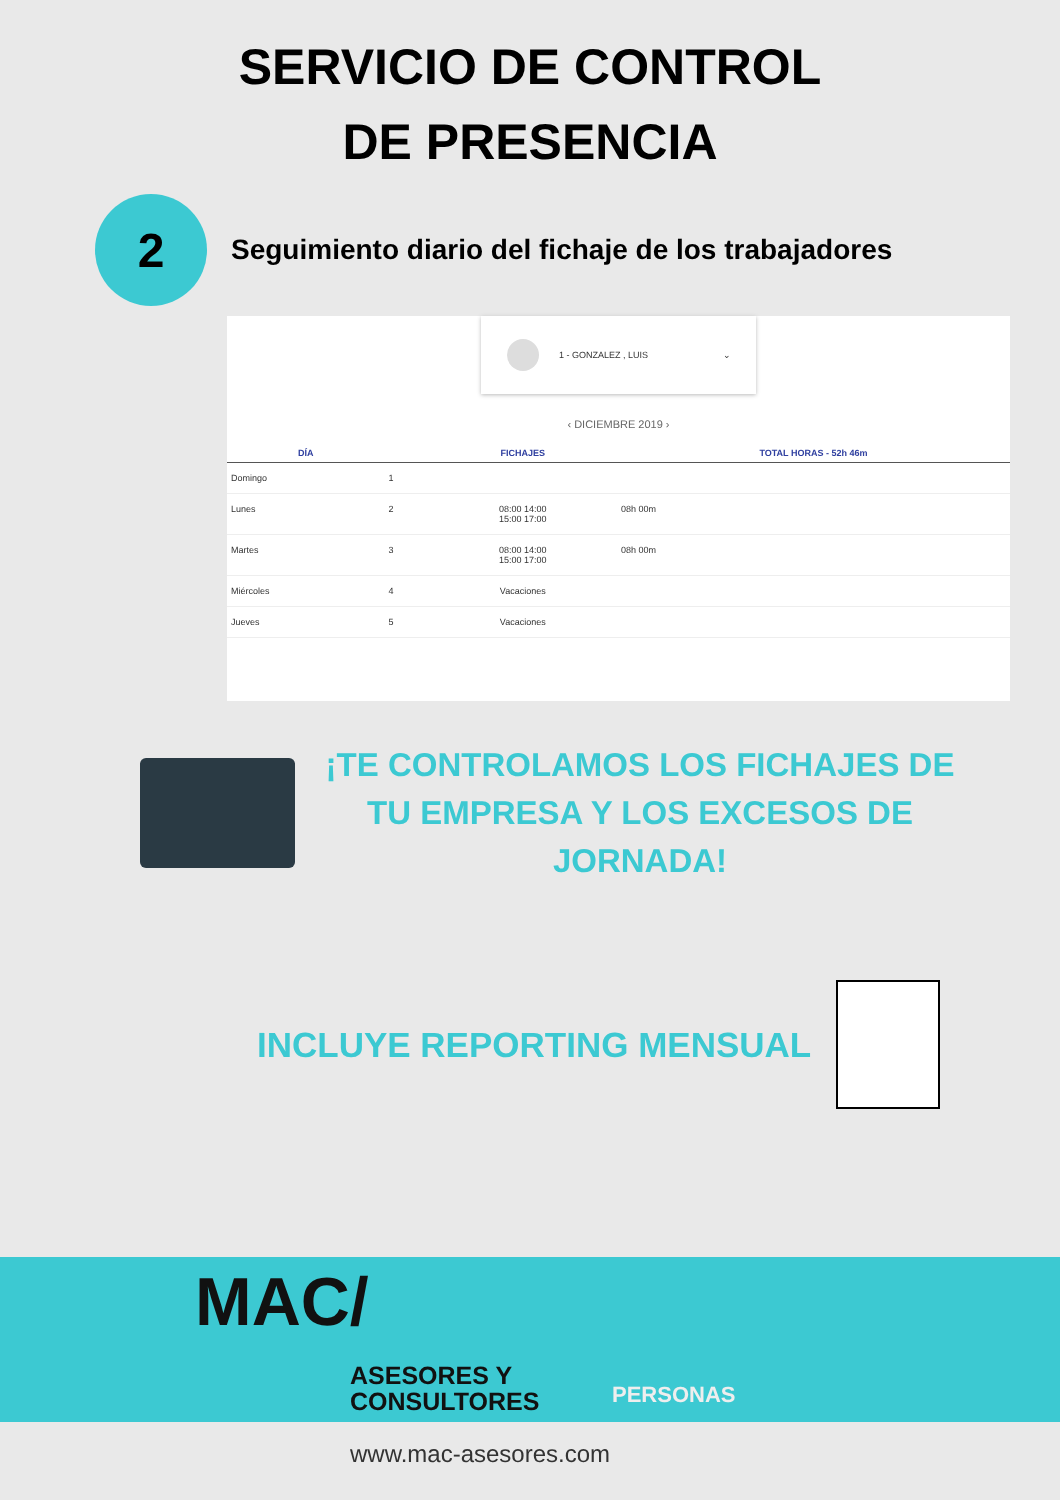SERVICIO DE CONTROL
DE PRESENCIA
2
Seguimiento diario del fichaje de los trabajadores
1 - GONZALEZ , LUIS ⌄
‹ DICIEMBRE 2019 ›
| DÍA | | FICHAJES | TOTAL HORAS - 52h 46m |
| --- | --- | --- | --- |
| Domingo | 1 | | |
| Lunes | 2 | 08:00 14:00 15:00 17:00 | 08h 00m |
| Martes | 3 | 08:00 14:00 15:00 17:00 | 08h 00m |
| Miércoles | 4 | Vacaciones | |
| Jueves | 5 | Vacaciones | |
¡TE CONTROLAMOS LOS FICHAJES DE TU EMPRESA Y LOS EXCESOS DE JORNADA!
INCLUYE REPORTING MENSUAL
MAC/
ASESORES Y
CONSULTORES
PERSONAS
www.mac-asesores.com